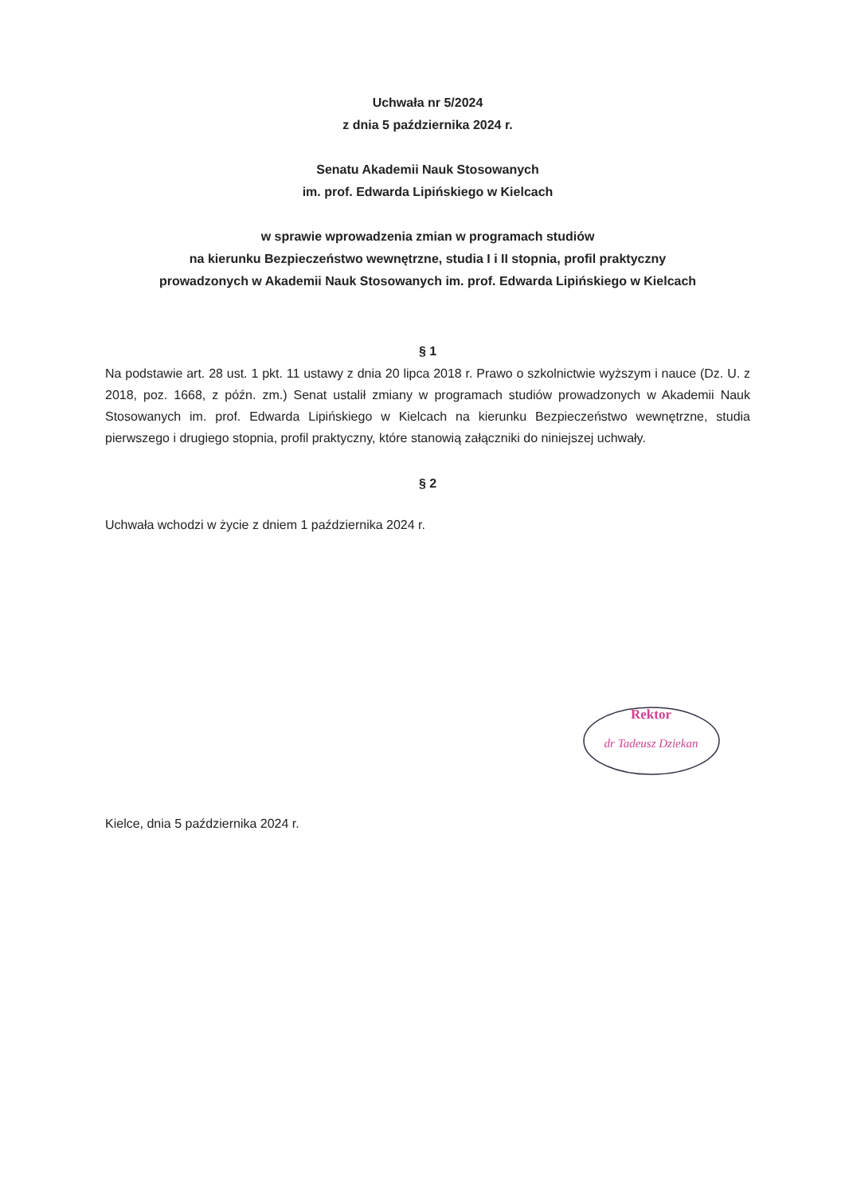Uchwała nr 5/2024
z dnia 5 października 2024 r.
Senatu Akademii Nauk Stosowanych
im. prof. Edwarda Lipińskiego w Kielcach
w sprawie wprowadzenia zmian w programach studiów
na kierunku Bezpieczeństwo wewnętrzne, studia I i II stopnia, profil praktyczny
prowadzonych w Akademii Nauk Stosowanych im. prof. Edwarda Lipińskiego w Kielcach
§ 1
Na podstawie art. 28 ust. 1 pkt. 11 ustawy z dnia 20 lipca 2018 r. Prawo o szkolnictwie wyższym i nauce (Dz. U. z 2018, poz. 1668, z późn. zm.) Senat ustalił zmiany w programach studiów prowadzonych w Akademii Nauk Stosowanych im. prof. Edwarda Lipińskiego w Kielcach na kierunku Bezpieczeństwo wewnętrzne, studia pierwszego i drugiego stopnia, profil praktyczny, które stanowią załączniki do niniejszej uchwały.
§ 2
Uchwała wchodzi w życie z dniem 1 października 2024 r.
Rektor
dr Tadeusz Dziekan
Kielce, dnia 5 października 2024 r.